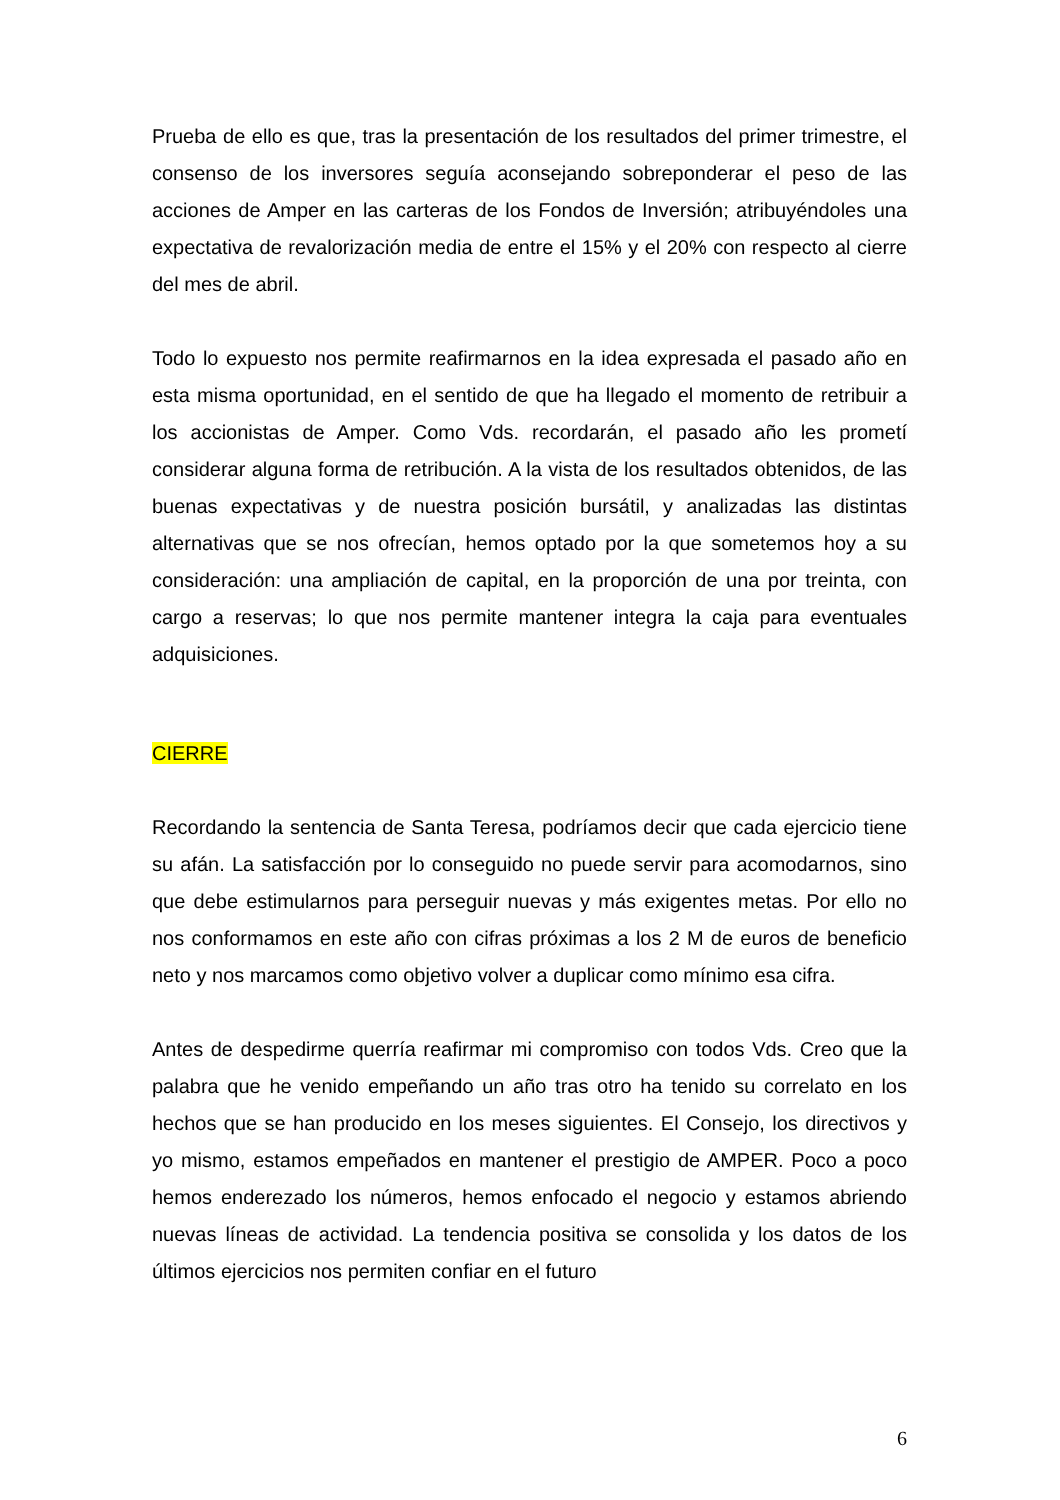Prueba de ello es que, tras la presentación de los resultados del primer trimestre, el consenso de los inversores seguía aconsejando sobreponderar el peso de las acciones de Amper en las carteras de los Fondos de Inversión; atribuyéndoles una expectativa de revalorización media de entre el 15% y el 20% con respecto al cierre del mes de abril.
Todo lo expuesto nos permite reafirmarnos en la idea expresada el pasado año en esta misma oportunidad, en el sentido de que ha llegado el momento de retribuir a los accionistas de Amper. Como Vds. recordarán, el pasado año les prometí considerar alguna forma de retribución. A la vista de los resultados obtenidos, de las buenas expectativas y de nuestra posición bursátil, y analizadas las distintas alternativas que se nos ofrecían, hemos optado por la que sometemos hoy a su consideración: una ampliación de capital, en la proporción de una por treinta, con cargo a reservas; lo que nos permite mantener integra la caja para eventuales adquisiciones.
CIERRE
Recordando la sentencia de Santa Teresa, podríamos decir que cada ejercicio tiene su afán. La satisfacción por lo conseguido no puede servir para acomodarnos, sino que debe estimularnos para perseguir nuevas y más exigentes metas. Por ello no nos conformamos en este año con cifras próximas a los 2 M de euros de beneficio neto y nos marcamos como objetivo volver a duplicar como mínimo esa cifra.
Antes de despedirme querría reafirmar mi compromiso con todos Vds. Creo que la palabra que he venido empeñando un año tras otro ha tenido su correlato en los hechos que se han producido en los meses siguientes. El Consejo, los directivos y yo mismo, estamos empeñados en mantener el prestigio de AMPER. Poco a poco hemos enderezado los números, hemos enfocado el negocio y estamos abriendo nuevas líneas de actividad. La tendencia positiva se consolida y los datos de los últimos ejercicios nos permiten confiar en el futuro
6